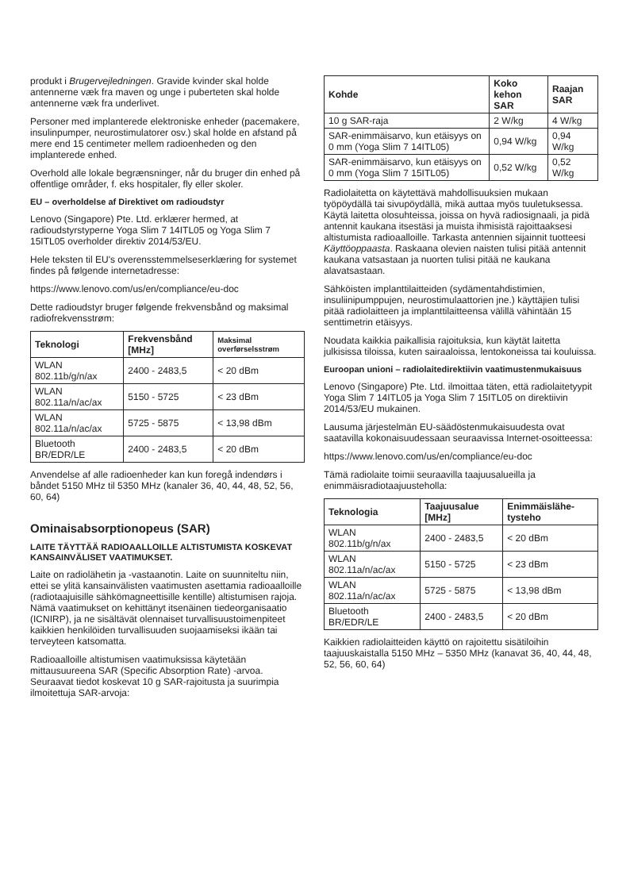produkt i Brugervejledningen. Gravide kvinder skal holde antennerne væk fra maven og unge i puberteten skal holde antennerne væk fra underlivet.
Personer med implanterede elektroniske enheder (pacemakere, insulinpumper, neurostimulatorer osv.) skal holde en afstand på mere end 15 centimeter mellem radioenheden og den implanterede enhed.
Overhold alle lokale begrænsninger, når du bruger din enhed på offentlige områder, f. eks hospitaler, fly eller skoler.
EU – overholdelse af Direktivet om radioudstyr
Lenovo (Singapore) Pte. Ltd. erklærer hermed, at radioudstyrstyperne Yoga Slim 7 14ITL05 og Yoga Slim 7 15ITL05 overholder direktiv 2014/53/EU.
Hele teksten til EU's overensstemmelseserklæring for systemet findes på følgende internetadresse:
https://www.lenovo.com/us/en/compliance/eu-doc
Dette radioudstyr bruger følgende frekvensbånd og maksimal radiofrekvensstrøm:
| Teknologi | Frekvensbånd [MHz] | Maksimal overførselsstrøm |
| --- | --- | --- |
| WLAN 802.11b/g/n/ax | 2400 - 2483,5 | < 20 dBm |
| WLAN 802.11a/n/ac/ax | 5150 - 5725 | < 23 dBm |
| WLAN 802.11a/n/ac/ax | 5725 - 5875 | < 13,98 dBm |
| Bluetooth BR/EDR/LE | 2400 - 2483,5 | < 20 dBm |
Anvendelse af alle radioenheder kan kun foregå indendørs i båndet 5150 MHz til 5350 MHz (kanaler 36, 40, 44, 48, 52, 56, 60, 64)
Ominaisabsorptionopeus (SAR)
LAITE TÄYTTÄÄ RADIOAALLOILLE ALTISTUMISTA KOSKEVAT KANSAINVÄLISET VAATIMUKSET.
Laite on radiolähetin ja -vastaanotin. Laite on suunniteltu niin, ettei se ylitä kansainvälisten vaatimusten asettamia radioaalloille (radiotaajuisille sähkömagneettisille kentille) altistumisen rajoja. Nämä vaatimukset on kehittänyt itsenäinen tiedeorganisaatio (ICNIRP), ja ne sisältävät olennaiset turvallisuustoimenpiteet kaikkien henkilöiden turvallisuuden suojaamiseksi ikään tai terveyteen katsomatta.
Radioaalloille altistumisen vaatimuksissa käytetään mittausuureena SAR (Specific Absorption Rate) -arvoa. Seuraavat tiedot koskevat 10 g SAR-rajoitusta ja suurimpia ilmoitettuja SAR-arvoja:
| Kohde | Koko kehon SAR | Raajan SAR |
| --- | --- | --- |
| 10 g SAR-raja | 2 W/kg | 4 W/kg |
| SAR-enimmäisarvo, kun etäisyys on 0 mm (Yoga Slim 7 14ITL05) | 0,94 W/kg | 0,94 W/kg |
| SAR-enimmäisarvo, kun etäisyys on 0 mm (Yoga Slim 7 15ITL05) | 0,52 W/kg | 0,52 W/kg |
Radiolaitetta on käytettävä mahdollisuuksien mukaan työpöydällä tai sivupöydällä, mikä auttaa myös tuuletuksessa. Käytä laitetta olosuhteissa, joissa on hyvä radiosignaali, ja pidä antennit kaukana itsestäsi ja muista ihmisistä rajoittaaksesi altistumista radioaalloille. Tarkasta antennien sijainnit tuotteesi Käyttöoppaasta. Raskaana olevien naisten tulisi pitää antennit kaukana vatsastaan ja nuorten tulisi pitää ne kaukana alavatsastaan.
Sähköisten implanttilaitteiden (sydämentahdistimien, insuliinipumppujen, neurostimulaattorien jne.) käyttäjien tulisi pitää radiolaitteen ja implanttilaitteensa välillä vähintään 15 senttimetrin etäisyys.
Noudata kaikkia paikallisia rajoituksia, kun käytät laitetta julkisissa tiloissa, kuten sairaaloissa, lentokoneissa tai kouluissa.
Euroopan unioni – radiolaitedirektiivin vaatimustenmukaisuus
Lenovo (Singapore) Pte. Ltd. ilmoittaa täten, että radiolaitetyypit Yoga Slim 7 14ITL05 ja Yoga Slim 7 15ITL05 on direktiivin 2014/53/EU mukainen.
Lausuma järjestelmän EU-säädöstenmukaisuudesta ovat saatavilla kokonaisuudessaan seuraavissa Internet-osoitteessa:
https://www.lenovo.com/us/en/compliance/eu-doc
Tämä radiolaite toimii seuraavilla taajuusalueilla ja enimmäisradiotaajuusteholla:
| Teknologia | Taajuusalue [MHz] | Enimmäisläh­e­tysteho |
| --- | --- | --- |
| WLAN 802.11b/g/n/ax | 2400 - 2483,5 | < 20 dBm |
| WLAN 802.11a/n/ac/ax | 5150 - 5725 | < 23 dBm |
| WLAN 802.11a/n/ac/ax | 5725 - 5875 | < 13,98 dBm |
| Bluetooth BR/EDR/LE | 2400 - 2483,5 | < 20 dBm |
Kaikkien radiolaitteiden käyttö on rajoitettu sisätiloihin taajuuskaistalla 5150 MHz – 5350 MHz (kanavat 36, 40, 44, 48, 52, 56, 60, 64)